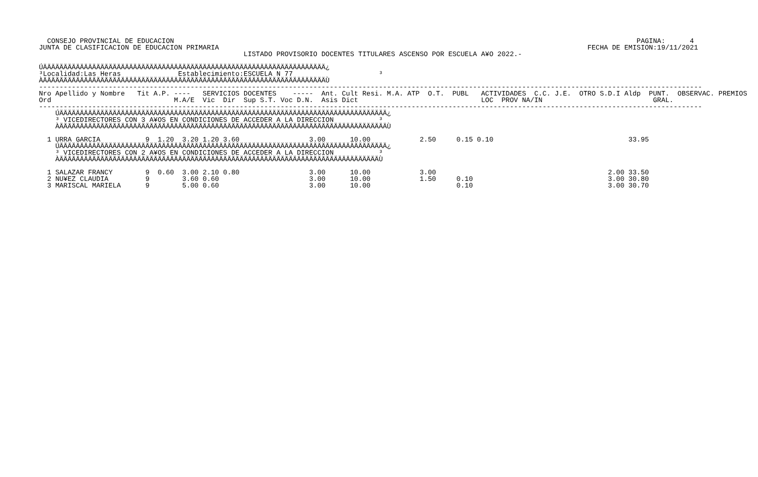CONSEJO PROVINCIAL DE EDUCACION                                                                                                                 PAGINA:      4
JUNTA DE CLASIFICACION DE EDUCACION PRIMARIA                                                                                          FECHA DE EMISION:19/11/2021
                                                  LISTADO PROVISORIO DOCENTES TITULARES ASCENSO POR ESCUELA A¥O 2022.-

ÚÄÄÄÄÄÄÄÄÄÄÄÄÄÄÄÄÄÄÄÄÄÄÄÄÄÄÄÄÄÄÄÄÄÄÄÄÄÄÄÄÄÄÄÄÄÄÄÄÄÄÄÄÄÄÄÄÄÄÄÄÄÄÄÄÄÄÄÄÄ¿
³Localidad:Las Heras              Establecimiento:ESCUELA N 77                     ³
ÀÄÄÄÄÄÄÄÄÄÄÄÄÄÄÄÄÄÄÄÄÄÄÄÄÄÄÄÄÄÄÄÄÄÄÄÄÄÄÄÄÄÄÄÄÄÄÄÄÄÄÄÄÄÄÄÄÄÄÄÄÄÄÄÄÄÄÄÄÄÙ
------------------------------------------------------------------------------------------------------------------------------------------------------------------
Nro Apellido y Nombre   Tit A.P. ----   SERVICIOS DOCENTES    -----  Ant. Cult Resi. M.A. ATP  O.T.  PUBL   ACTIVIDADES  C.C. J.E.  OTRO S.D.I Aldp  PUNT.  OBSERVAC. PREMIOS
Ord                              M.A/E  Vic  Dir  Sup S.T. Voc D.N.  Asis Dict                              LOC  PROV NA/IN                           GRAL.
------------------------------------------------------------------------------------------------------------------------------------------------------------------
    ÚÄÄÄÄÄÄÄÄÄÄÄÄÄÄÄÄÄÄÄÄÄÄÄÄÄÄÄÄÄÄÄÄÄÄÄÄÄÄÄÄÄÄÄÄÄÄÄÄÄÄÄÄÄÄÄÄÄÄÄÄÄÄÄÄÄÄÄÄÄÄÄÄÄÄÄÄÄÄÄÄ¿
    ³ VICEDIRECTORES CON 3 A¥OS EN CONDICIONES DE ACCEDER A LA DIRECCION           ³
    ÀÄÄÄÄÄÄÄÄÄÄÄÄÄÄÄÄÄÄÄÄÄÄÄÄÄÄÄÄÄÄÄÄÄÄÄÄÄÄÄÄÄÄÄÄÄÄÄÄÄÄÄÄÄÄÄÄÄÄÄÄÄÄÄÄÄÄÄÄÄÄÄÄÄÄÄÄÄÄÄÄÙ

  1 URRA GARCIA           9  1.20  3.20 1.20 3.60                 3.00      10.00            2.50     0.15 0.10                                 33.95
    ÚÄÄÄÄÄÄÄÄÄÄÄÄÄÄÄÄÄÄÄÄÄÄÄÄÄÄÄÄÄÄÄÄÄÄÄÄÄÄÄÄÄÄÄÄÄÄÄÄÄÄÄÄÄÄÄÄÄÄÄÄÄÄÄÄÄÄÄÄÄÄÄÄÄÄÄÄÄÄÄÄ¿
    ³ VICEDIRECTORES CON 2 A¥OS EN CONDICIONES DE ACCEDER A LA DIRECCION           ³
    ÀÄÄÄÄÄÄÄÄÄÄÄÄÄÄÄÄÄÄÄÄÄÄÄÄÄÄÄÄÄÄÄÄÄÄÄÄÄÄÄÄÄÄÄÄÄÄÄÄÄÄÄÄÄÄÄÄÄÄÄÄÄÄÄÄÄÄÄÄÄÄÄÄÄÄÄÄÄÄÙ

  1 SALAZAR FRANCY        9  0.60  3.00 2.10 0.80                 3.00      10.00            3.00                                          2.00 33.50
  2 NU¥EZ CLAUDIA         9        3.60 0.60                      3.00      10.00            1.50     0.10                                 3.00 30.80
  3 MARISCAL MARIELA      9        5.00 0.60                      3.00      10.00                     0.10                                 3.00 30.70